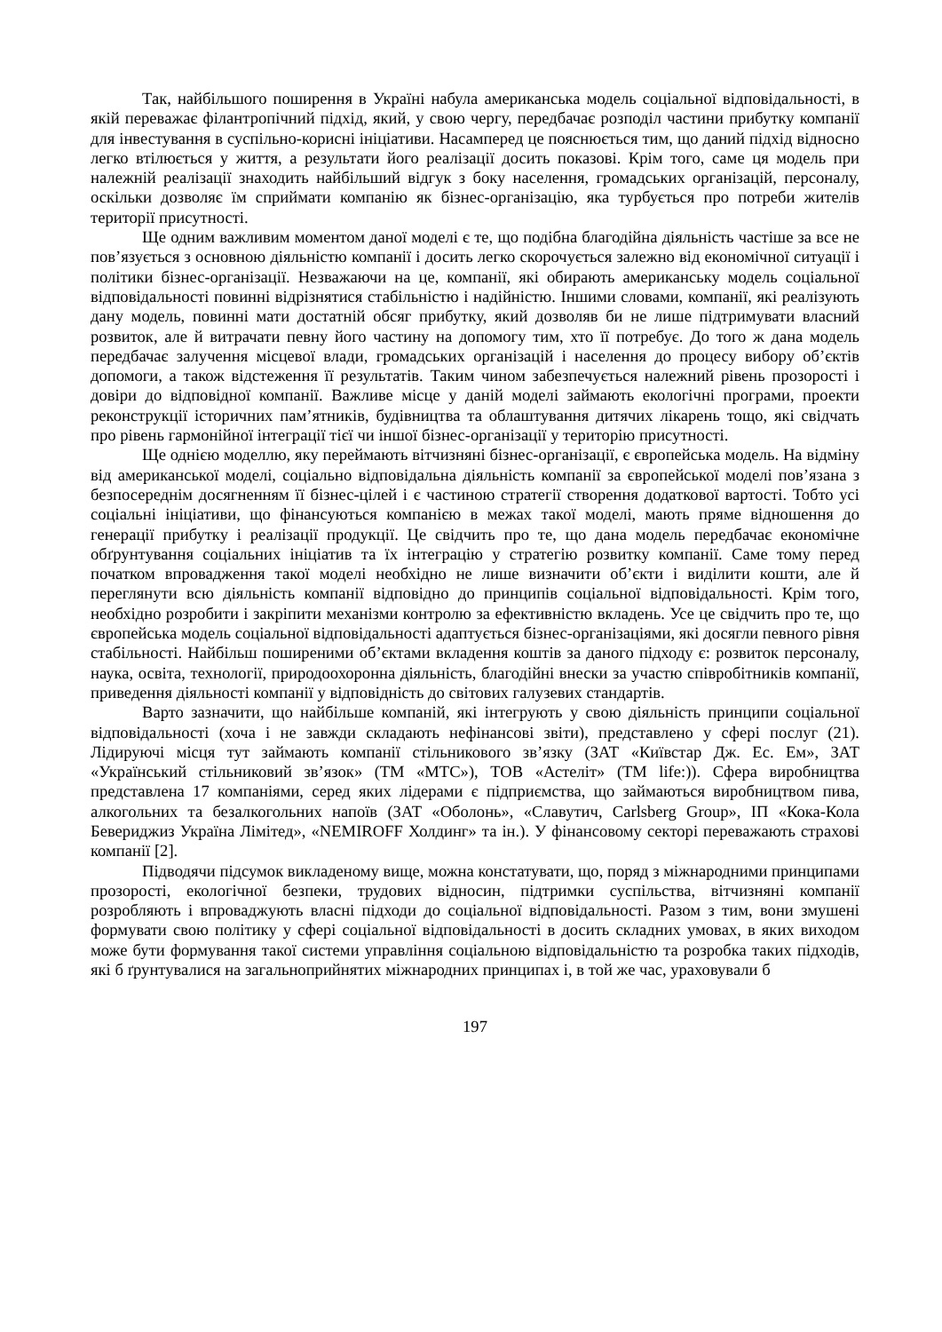Так, найбільшого поширення в Україні набула американська модель соціальної відповідальності, в якій переважає філантропічний підхід, який, у свою чергу, передбачає розподіл частини прибутку компанії для інвестування в суспільно-корисні ініціативи. Насамперед це пояснюється тим, що даний підхід відносно легко втілюється у життя, а результати його реалізації досить показові. Крім того, саме ця модель при належній реалізації знаходить найбільший відгук з боку населення, громадських організацій, персоналу, оскільки дозволяє їм сприймати компанію як бізнес-організацію, яка турбується про потреби жителів території присутності.
Ще одним важливим моментом даної моделі є те, що подібна благодійна діяльність частіше за все не пов’язується з основною діяльністю компанії і досить легко скорочується залежно від економічної ситуації і політики бізнес-організації. Незважаючи на це, компанії, які обирають американську модель соціальної відповідальності повинні відрізнятися стабільністю і надійністю. Іншими словами, компанії, які реалізують дану модель, повинні мати достатній обсяг прибутку, який дозволяв би не лише підтримувати власний розвиток, але й витрачати певну його частину на допомогу тим, хто її потребує. До того ж дана модель передбачає залучення місцевої влади, громадських організацій і населення до процесу вибору об’єктів допомоги, а також відстеження її результатів. Таким чином забезпечується належний рівень прозорості і довіри до відповідної компанії. Важливе місце у даній моделі займають екологічні програми, проекти реконструкції історичних пам’ятників, будівництва та облаштування дитячих лікарень тощо, які свідчать про рівень гармонійної інтеграції тієї чи іншої бізнес-організації у територію присутності.
Ще однією моделлю, яку переймають вітчизняні бізнес-організації, є європейська модель. На відміну від американської моделі, соціально відповідальна діяльність компанії за європейської моделі пов’язана з безпосереднім досягненням її бізнес-цілей і є частиною стратегії створення додаткової вартості. Тобто усі соціальні ініціативи, що фінансуються компанією в межах такої моделі, мають пряме відношення до генерації прибутку і реалізації продукції. Це свідчить про те, що дана модель передбачає економічне обґрунтування соціальних ініціатив та їх інтеграцію у стратегію розвитку компанії. Саме тому перед початком впровадження такої моделі необхідно не лише визначити об’єкти і виділити кошти, але й переглянути всю діяльність компанії відповідно до принципів соціальної відповідальності. Крім того, необхідно розробити і закріпити механізми контролю за ефективністю вкладень. Усе це свідчить про те, що європейська модель соціальної відповідальності адаптується бізнес-організаціями, які досягли певного рівня стабільності. Найбільш поширеними об’єктами вкладення коштів за даного підходу є: розвиток персоналу, наука, освіта, технології, природоохоронна діяльність, благодійні внески за участю співробітників компанії, приведення діяльності компанії у відповідність до світових галузевих стандартів.
Варто зазначити, що найбільше компаній, які інтегрують у свою діяльність принципи соціальної відповідальності (хоча і не завжди складають нефінансові звіти), представлено у сфері послуг (21). Лідируючі місця тут займають компанії стільникового зв’язку (ЗАТ «Київстар Дж. Ес. Ем», ЗАТ «Український стільниковий зв’язок» (ТМ «МТС»), ТОВ «Астеліт» (ТМ life:)). Сфера виробництва представлена 17 компаніями, серед яких лідерами є підприємства, що займаються виробництвом пива, алкогольних та безалкогольних напоїв (ЗАТ «Оболонь», «Славутич, Carlsberg Group», ІП «Кока-Кола Бевериджиз Україна Лімітед», «NEMIROFF Холдинг» та ін.). У фінансовому секторі переважають страхові компанії [2].
Підводячи підсумок викладеному вище, можна констатувати, що, поряд з міжнародними принципами прозорості, екологічної безпеки, трудових відносин, підтримки суспільства, вітчизняні компанії розробляють і впроваджують власні підходи до соціальної відповідальності. Разом з тим, вони змушені формувати свою політику у сфері соціальної відповідальності в досить складних умовах, в яких виходом може бути формування такої системи управління соціальною відповідальністю та розробка таких підходів, які б ґрунтувалися на загальноприйнятих міжнародних принципах і, в той же час, ураховували б
197